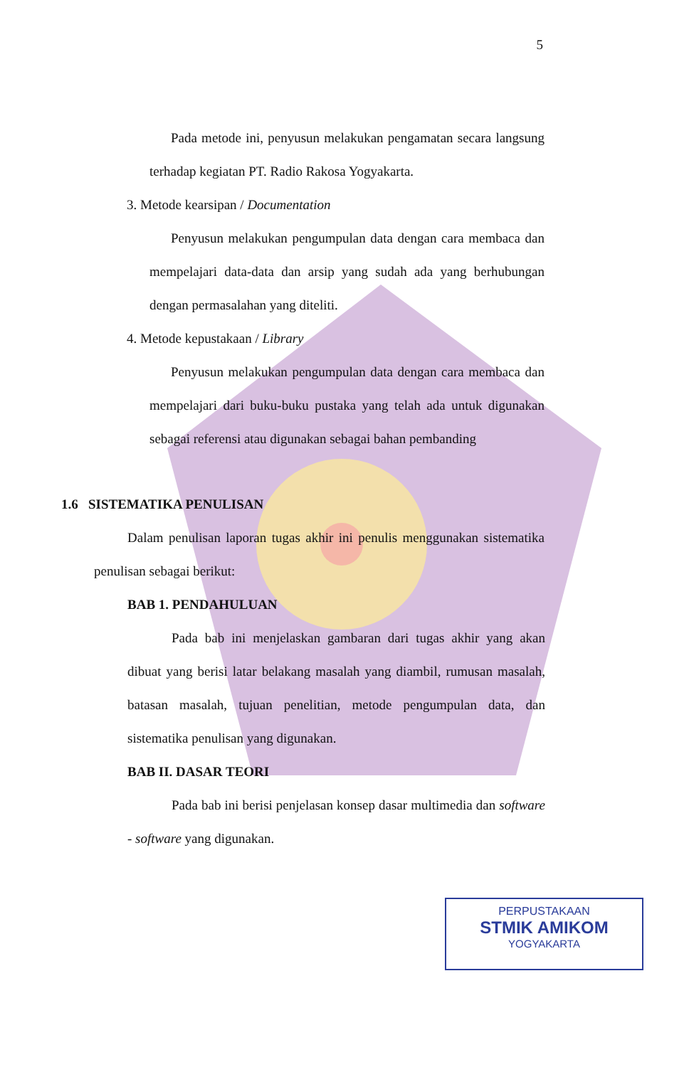5
Pada metode ini, penyusun melakukan pengamatan secara langsung terhadap kegiatan PT. Radio Rakosa Yogyakarta.
3. Metode kearsipan / Documentation
Penyusun melakukan pengumpulan data dengan cara membaca dan mempelajari data-data dan arsip yang sudah ada yang berhubungan dengan permasalahan yang diteliti.
4. Metode kepustakaan / Library
Penyusun melakukan pengumpulan data dengan cara membaca dan mempelajari dari buku-buku pustaka yang telah ada untuk digunakan sebagai referensi atau digunakan sebagai bahan pembanding
1.6 SISTEMATIKA PENULISAN
Dalam penulisan laporan tugas akhir ini penulis menggunakan sistematika penulisan sebagai berikut:
BAB 1. PENDAHULUAN
Pada bab ini menjelaskan gambaran dari tugas akhir yang akan dibuat yang berisi latar belakang masalah yang diambil, rumusan masalah, batasan masalah, tujuan penelitian, metode pengumpulan data, dan sistematika penulisan yang digunakan.
BAB II. DASAR TEORI
Pada bab ini berisi penjelasan konsep dasar multimedia dan software - software yang digunakan.
PERPUSTAKAAN
STMIK AMIKOM
YOGYAKARTA